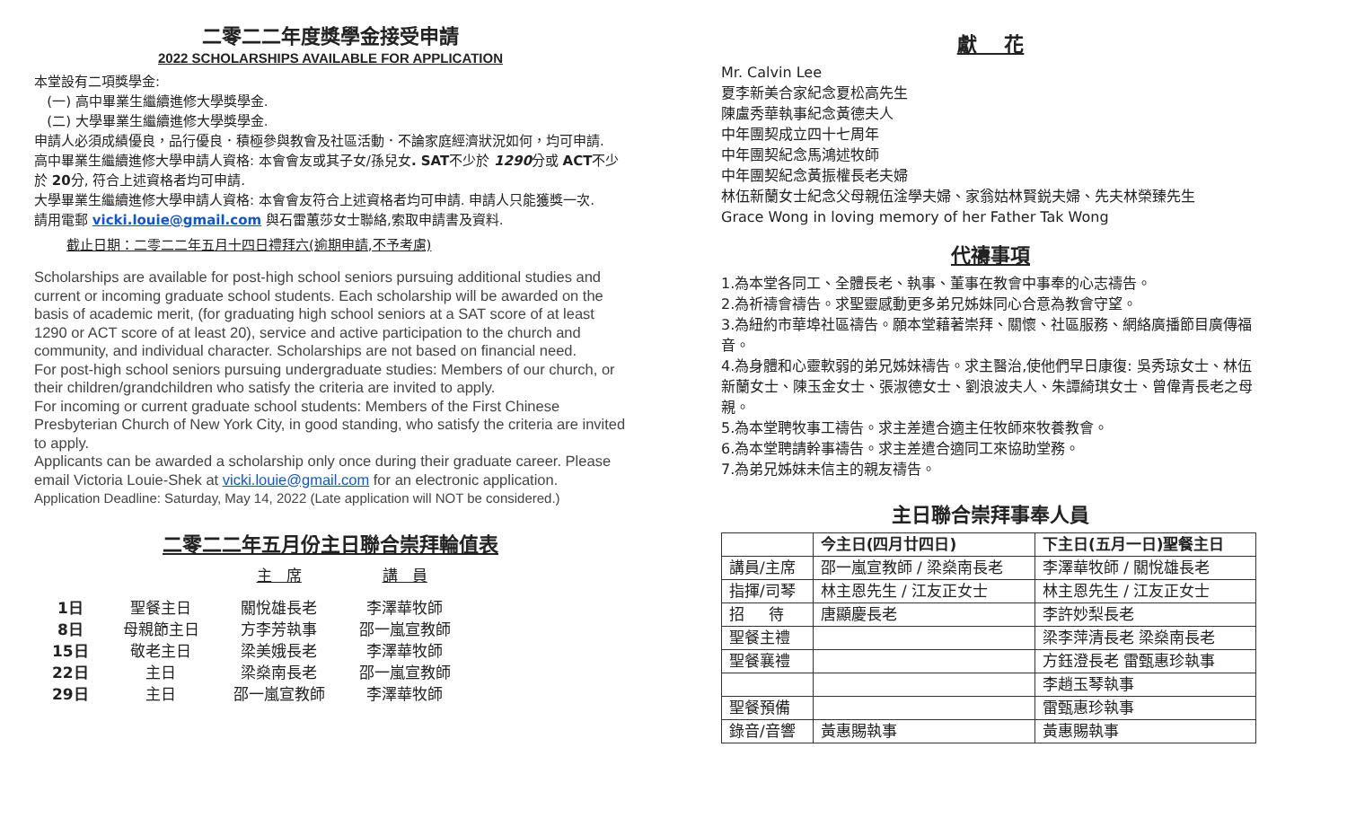二零二二年度獎學金接受申請
2022 SCHOLARSHIPS AVAILABLE FOR APPLICATION
本堂設有二項獎學金:
(一) 高中畢業生繼續進修大學獎學金.
(二) 大學畢業生繼續進修大學獎學金.
申請人必須成績優良，品行優良．積極參與教會及社區活動．不論家庭經濟狀況如何，均可申請.
高中畢業生繼續進修大學申請人資格: 本會會友或其子女/孫兒女. SAT不少於 1290分或 ACT不少於 20分, 符合上述資格者均可申請.
大學畢業生繼續進修大學申請人資格: 本會會友符合上述資格者均可申請. 申請人只能獲獎一次.
請用電郵 vicki.louie@gmail.com 與石雷蕙莎女士聯絡,索取申請書及資料.
截止日期：二零二二年五月十四日禮拜六(逾期申請,不予考慮)
Scholarships are available for post-high school seniors pursuing additional studies and current or incoming graduate school students. Each scholarship will be awarded on the basis of academic merit, (for graduating high school seniors at a SAT score of at least 1290 or ACT score of at least 20), service and active participation to the church and community, and individual character. Scholarships are not based on financial need.
For post-high school seniors pursuing undergraduate studies: Members of our church, or their children/grandchildren who satisfy the criteria are invited to apply.
For incoming or current graduate school students: Members of the First Chinese Presbyterian Church of New York City, in good standing, who satisfy the criteria are invited to apply.
Applicants can be awarded a scholarship only once during their graduate career. Please email Victoria Louie-Shek at vicki.louie@gmail.com for an electronic application.
Application Deadline: Saturday, May 14, 2022 (Late application will NOT be considered.)
二零二二年五月份主日聯合崇拜輪值表
| | | 主 席 | 講 員 |
| 1日 | 聖餐主日 | 關悅雄長老 | 李澤華牧師 |
| 8日 | 母親節主日 | 方李芳執事 | 邵一嵐宣教師 |
| 15日 | 敬老主日 | 梁美娥長老 | 李澤華牧師 |
| 22日 | 主日 | 梁燊南長老 | 邵一嵐宣教師 |
| 29日 | 主日 | 邵一嵐宣教師 | 李澤華牧師 |
獻 花
Mr. Calvin Lee
夏李新美合家紀念夏松高先生
陳盧秀華執事紀念黃德夫人
中年團契成立四十七周年
中年團契紀念馬鴻述牧師
中年團契紀念黃振權長老夫婦
林伍新蘭女士紀念父母親伍淦學夫婦、家翁姑林賢鋭夫婦、先夫林榮臻先生
Grace Wong in loving memory of her Father Tak Wong
代禱事項
1.為本堂各同工、全體長老、執事、董事在教會中事奉的心志禱告。
2.為祈禱會禱告。求聖靈感動更多弟兄姊妹同心合意為教會守望。
3.為紐約市華埠社區禱告。願本堂藉著崇拜、關懷、社區服務、網絡廣播節目廣傳福音。
4.為身體和心靈軟弱的弟兄姊妹禱告。求主醫治,使他們早日康復: 吳秀琼女士、林伍新蘭女士、陳玉金女士、張淑德女士、劉浪波夫人、朱譚綺琪女士、曾偉青長老之母親。
5.為本堂聘牧事工禱告。求主差遣合適主任牧師來牧養教會。
6.為本堂聘請幹事禱告。求主差遣合適同工來協助堂務。
7.為弟兄姊妹未信主的親友禱告。
主日聯合崇拜事奉人員
| | 今主日(四月廿四日) | 下主日(五月一日)聖餐主日 |
| --- | --- | --- |
| 講員/主席 | 邵一嵐宣教師 / 梁燊南長老 | 李澤華牧師 / 關悅雄長老 |
| 指揮/司琴 | 林主恩先生 / 江友正女士 | 林主恩先生 / 江友正女士 |
| 招 待 | 唐顯慶長老 | 李許妙梨長老 |
| 聖餐主禮 | | 梁李萍清長老 梁燊南長老 |
| 聖餐襄禮 | | 方鈺澄長老 雷甄惠珍執事 |
| | | 李趙玉琴執事 |
| 聖餐預備 | | 雷甄惠珍執事 |
| 錄音/音響 | 黃惠賜執事 | 黃惠賜執事 |